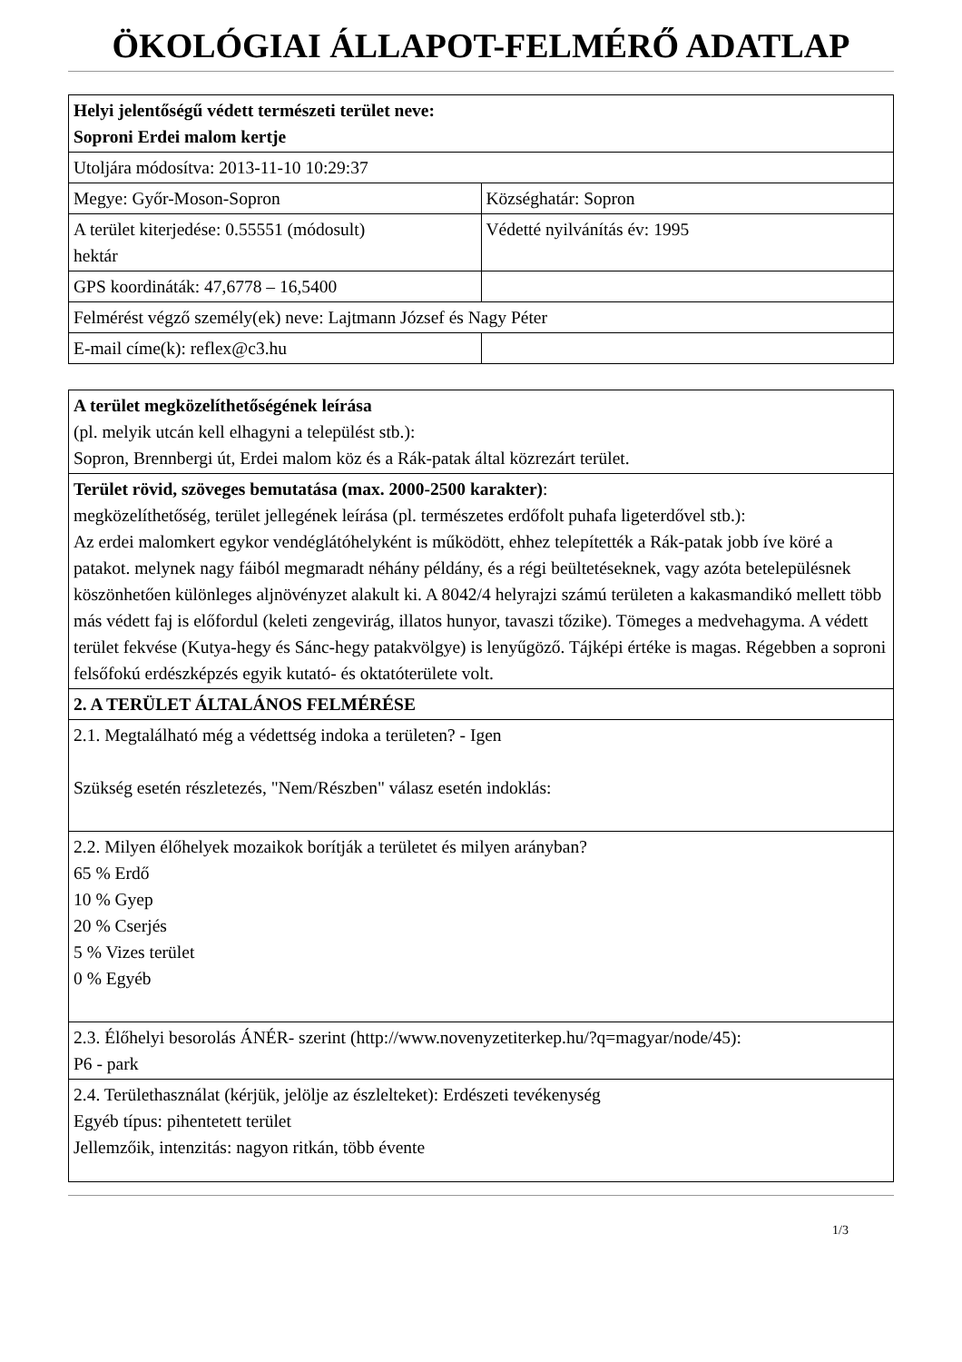ÖKOLÓGIAI ÁLLAPOT-FELMÉRŐ ADATLAP
| Helyi jelentőségű védett természeti terület neve: Soproni Erdei malom kertje | |
| Utoljára módosítva: 2013-11-10 10:29:37 | |
| Megye: Győr-Moson-Sopron | Községhatár: Sopron |
| A terület kiterjedése: 0.55551 (módosult) hektár | Védetté nyilvánítás év: 1995 |
| GPS koordináták: 47,6778 – 16,5400 | |
| Felmérést végző személy(ek) neve: Lajtmann József és Nagy Péter | |
| E-mail címe(k): reflex@c3.hu | |
| A terület megközelíthetőségének leírása (pl. melyik utcán kell elhagyni a települést stb.): Sopron, Brennbergi út, Erdei malom köz és a Rák-patak által közrezárt terület. |
| Terület rövid, szöveges bemutatása (max. 2000-2500 karakter) : megközelíthetőség, terület jellegének leírása (pl. természetes erdőfolt puhafa ligeterdővel stb.): Az erdei malomkert egykor vendéglátóhelyként is működött, ehhez telepítették a Rák-patak jobb íve köré a patakot. melynek nagy fáiból megmaradt néhány példány, és a régi beültetéseknek, vagy azóta betelepülésnek köszönhetően különleges aljnövényzet alakult ki. A 8042/4 helyrajzi számú területen a kakasmandikó mellett több más védett faj is előfordul (keleti zengevirág, illatos hunyor, tavaszi tőzike). Tömeges a medvehagyma. A védett terület fekvése (Kutya-hegy és Sánc-hegy patakvölgye) is lenyűgöző. Tájképi értéke is magas. Régebben a soproni felsőfokú erdészképzés egyik kutató- és oktatóterülete volt. |
| 2. A TERÜLET ÁLTALÁNOS FELMÉRÉSE |
| 2.1. Megtalálható még a védettség indoka a területen? - Igen Szükség esetén részletezés, "Nem/Részben" válasz esetén indoklás: |
| 2.2. Milyen élőhelyek mozaikok borítják a területet és milyen arányban? 65 % Erdő 10 % Gyep 20 % Cserjés 5 % Vizes terület 0 % Egyéb |
| 2.3. Élőhelyi besorolás ÁNÉR- szerint (http://www.novenyzetiterkep.hu/?q=magyar/node/45): P6 - park |
| 2.4. Területhasználat (kérjük, jelölje az észlelteket): Erdészeti tevékenység Egyéb típus: pihentetett terület Jellemzőik, intenzitás: nagyon ritkán, több évente |
1/3